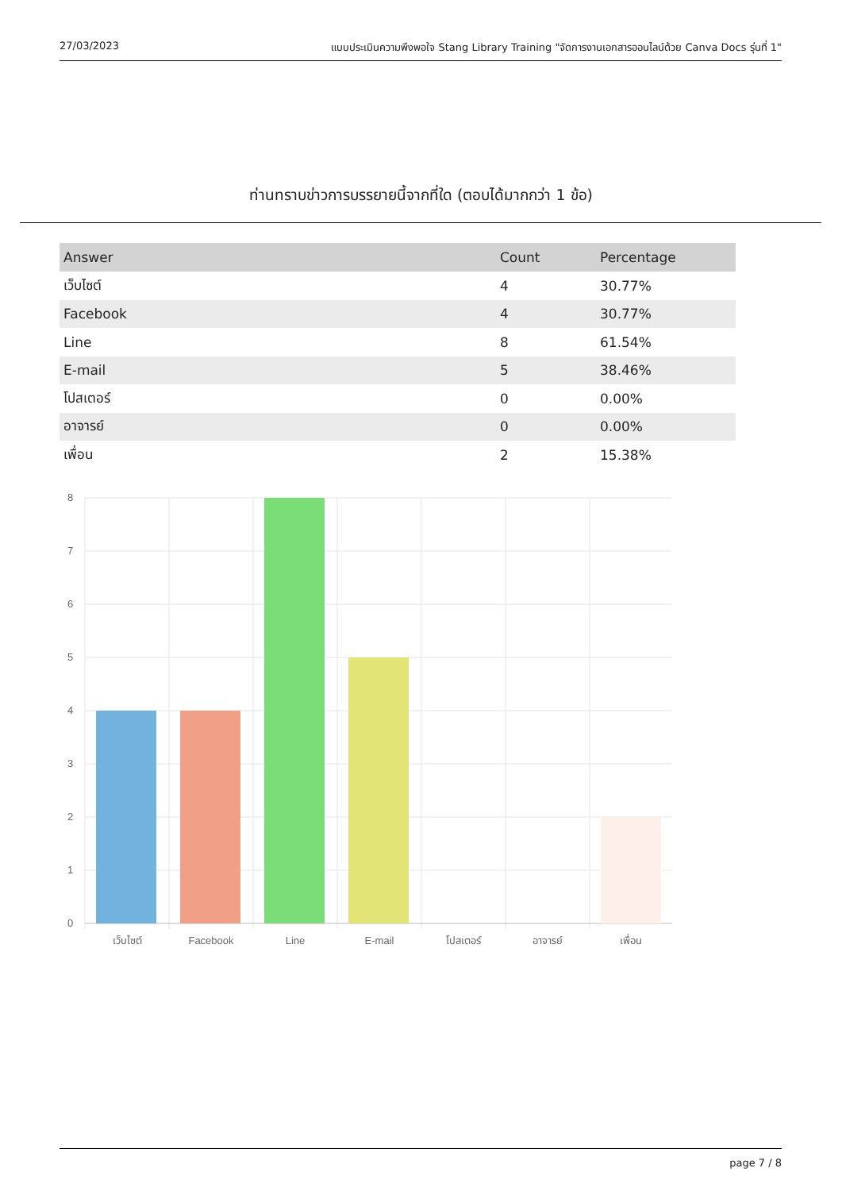27/03/2023 แบบประเมินความพึงพอใจ Stang Library Training "จัดการงานเอกสารออนไลน์ด้วย Canva Docs รุ่นที่ 1"
ท่านทราบข่าวการบรรยายนี้จากที่ใด (ตอบได้มากกว่า 1 ข้อ)
| Answer | Count | Percentage |
| --- | --- | --- |
| เว็บไซต์ | 4 | 30.77% |
| Facebook | 4 | 30.77% |
| Line | 8 | 61.54% |
| E-mail | 5 | 38.46% |
| โปสเตอร์ | 0 | 0.00% |
| อาจารย์ | 0 | 0.00% |
| เพื่อน | 2 | 15.38% |
8
7
6
5
4
3
2
1
0
เว็บไซต์
Facebook
Line
E-mail
โปสเตอร์
อาจารย์
เพื่อน
page 7 / 8